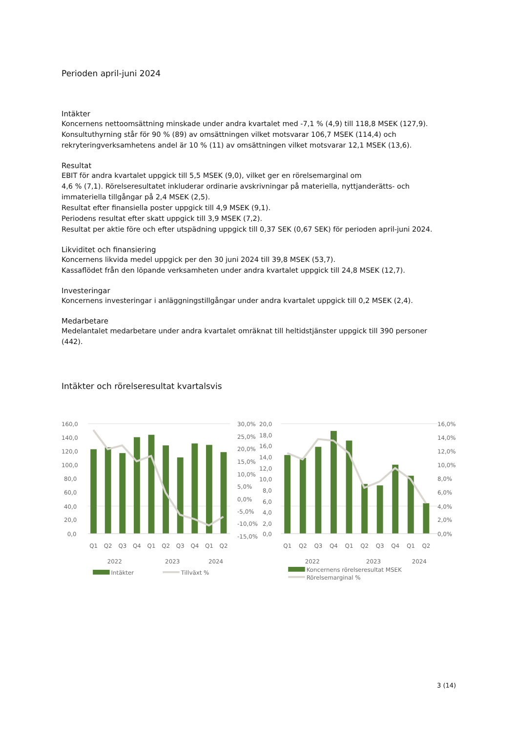Perioden april-juni 2024
Intäkter
Koncernens nettoomsättning minskade under andra kvartalet med -7,1 % (4,9) till 118,8 MSEK (127,9).
Konsultuthyrning står för 90 % (89) av omsättningen vilket motsvarar 106,7 MSEK (114,4) och
rekryteringverksamhetens andel är 10 % (11) av omsättningen vilket motsvarar 12,1 MSEK (13,6).
Resultat
EBIT för andra kvartalet uppgick till 5,5 MSEK (9,0), vilket ger en rörelsemarginal om
4,6 % (7,1). Rörelseresultatet inkluderar ordinarie avskrivningar på materiella, nyttjanderätts- och
immateriella tillgångar på 2,4 MSEK (2,5).
Resultat efter finansiella poster uppgick till 4,9 MSEK (9,1).
Periodens resultat efter skatt uppgick till 3,9 MSEK (7,2).
Resultat per aktie före och efter utspädning uppgick till 0,37 SEK (0,67 SEK) för perioden april-juni 2024.
Likviditet och finansiering
Koncernens likvida medel uppgick per den 30 juni 2024 till 39,8 MSEK (53,7).
Kassaflödet från den löpande verksamheten under andra kvartalet uppgick till 24,8 MSEK (12,7).
Investeringar
Koncernens investeringar i anläggningstillgångar under andra kvartalet uppgick till 0,2 MSEK (2,4).
Medarbetare
Medelantalet medarbetare under andra kvartalet omräknat till heltidstjänster uppgick till 390 personer
(442).
Intäkter och rörelseresultat kvartalsvis
160,0
140,0
120,0
100,0
80,0
60,0
40,0
20,0
0,0
30,0%
25,0%
20,0%
15,0%
10,0%
5,0%
0,0%
-5,0%
-10,0%
-15,0%
Q1
Q2
Q3
Q4
Q1
Q2
Q3
Q4
Q1
Q2
2022
2023
2024
Intäkter
Tillväxt %
20,0
18,0
16,0
14,0
12,0
10,0
8,0
6,0
4,0
2,0
0,0
16,0%
14,0%
12,0%
10,0%
8,0%
6,0%
4,0%
2,0%
0,0%
Q1
Q2
Q3
Q4
Q1
Q2
Q3
Q4
Q1
Q2
2022
2023
2024
Koncernens rörelseresultat MSEK
Rörelsemarginal %
3 (14)